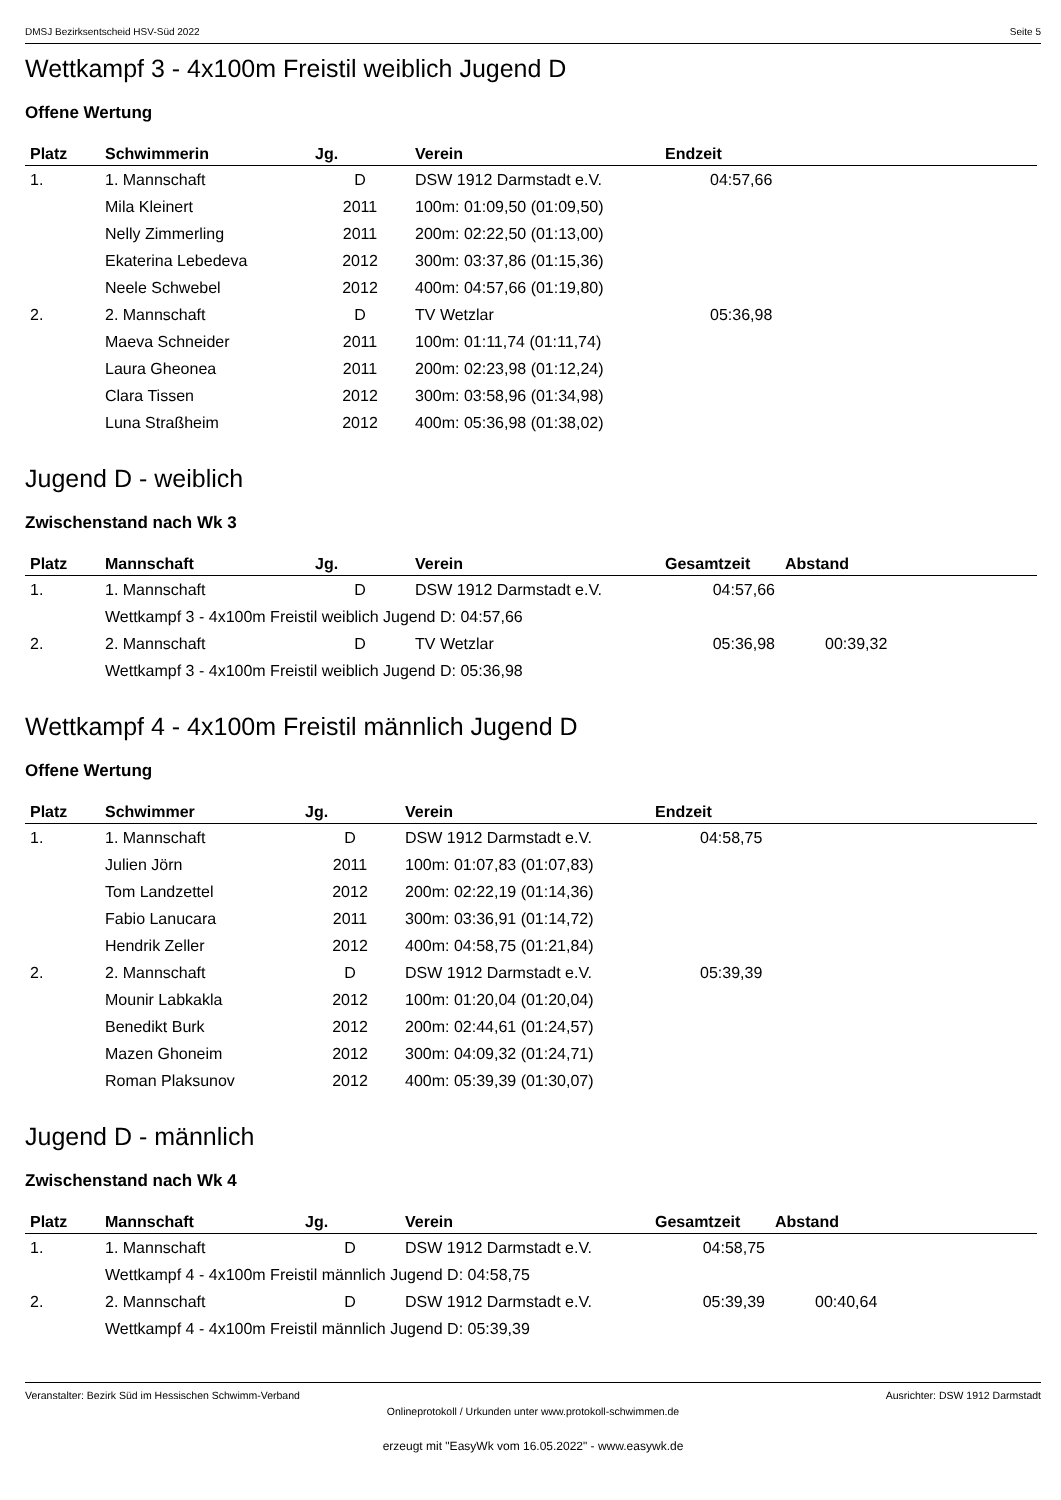DMSJ Bezirksentscheid HSV-Süd 2022 Seite 5
Wettkampf 3 - 4x100m Freistil weiblich Jugend D
Offene Wertung
| Platz | Schwimmerin | Jg. | Verein | Endzeit |
| --- | --- | --- | --- | --- |
| 1. | 1. Mannschaft | D | DSW 1912 Darmstadt e.V. | 04:57,66 |
| | Mila Kleinert | 2011 | 100m: 01:09,50 (01:09,50) | |
| | Nelly Zimmerling | 2011 | 200m: 02:22,50 (01:13,00) | |
| | Ekaterina Lebedeva | 2012 | 300m: 03:37,86 (01:15,36) | |
| | Neele Schwebel | 2012 | 400m: 04:57,66 (01:19,80) | |
| 2. | 2. Mannschaft | D | TV Wetzlar | 05:36,98 |
| | Maeva Schneider | 2011 | 100m: 01:11,74 (01:11,74) | |
| | Laura Gheonea | 2011 | 200m: 02:23,98 (01:12,24) | |
| | Clara Tissen | 2012 | 300m: 03:58,96 (01:34,98) | |
| | Luna Straßheim | 2012 | 400m: 05:36,98 (01:38,02) | |
Jugend D - weiblich
Zwischenstand nach Wk 3
| Platz | Mannschaft | Jg. | Verein | Gesamtzeit | Abstand |
| --- | --- | --- | --- | --- | --- |
| 1. | 1. Mannschaft | D | DSW 1912 Darmstadt e.V. | 04:57,66 | |
| | Wettkampf 3 - 4x100m Freistil weiblich Jugend D: 04:57,66 | | | | |
| 2. | 2. Mannschaft | D | TV Wetzlar | 05:36,98 | 00:39,32 |
| | Wettkampf 3 - 4x100m Freistil weiblich Jugend D: 05:36,98 | | | | |
Wettkampf 4 - 4x100m Freistil männlich Jugend D
Offene Wertung
| Platz | Schwimmer | Jg. | Verein | Endzeit |
| --- | --- | --- | --- | --- |
| 1. | 1. Mannschaft | D | DSW 1912 Darmstadt e.V. | 04:58,75 |
| | Julien Jörn | 2011 | 100m: 01:07,83 (01:07,83) | |
| | Tom Landzettel | 2012 | 200m: 02:22,19 (01:14,36) | |
| | Fabio Lanucara | 2011 | 300m: 03:36,91 (01:14,72) | |
| | Hendrik Zeller | 2012 | 400m: 04:58,75 (01:21,84) | |
| 2. | 2. Mannschaft | D | DSW 1912 Darmstadt e.V. | 05:39,39 |
| | Mounir Labkakla | 2012 | 100m: 01:20,04 (01:20,04) | |
| | Benedikt Burk | 2012 | 200m: 02:44,61 (01:24,57) | |
| | Mazen Ghoneim | 2012 | 300m: 04:09,32 (01:24,71) | |
| | Roman Plaksunov | 2012 | 400m: 05:39,39 (01:30,07) | |
Jugend D - männlich
Zwischenstand nach Wk 4
| Platz | Mannschaft | Jg. | Verein | Gesamtzeit | Abstand |
| --- | --- | --- | --- | --- | --- |
| 1. | 1. Mannschaft | D | DSW 1912 Darmstadt e.V. | 04:58,75 | |
| | Wettkampf 4 - 4x100m Freistil männlich Jugend D: 04:58,75 | | | | |
| 2. | 2. Mannschaft | D | DSW 1912 Darmstadt e.V. | 05:39,39 | 00:40,64 |
| | Wettkampf 4 - 4x100m Freistil männlich Jugend D: 05:39,39 | | | | |
Veranstalter: Bezirk Süd im Hessischen Schwimm-Verband Ausrichter: DSW 1912 Darmstadt
Onlineprotokoll / Urkunden unter www.protokoll-schwimmen.de
erzeugt mit "EasyWk vom 16.05.2022" - www.easywk.de